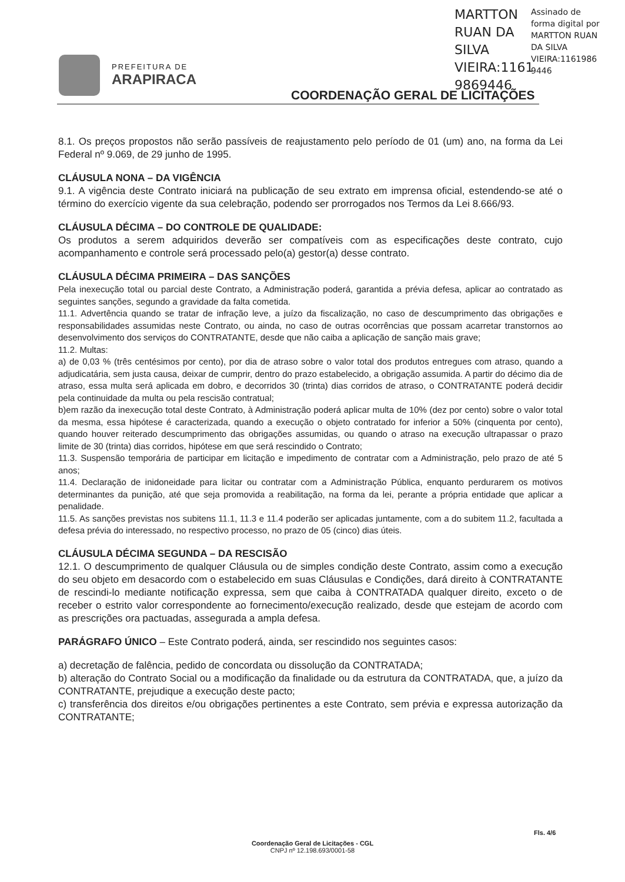PREFEITURA DE
ARAPIRACA
MARTTON
RUAN DA
SILVA
VIEIRA:1161
9869446
Assinado de forma digital por MARTTON RUAN DA SILVA VIEIRA:1161986 9446
COORDENAÇÃO GERAL DE LICITAÇÕES
8.1. Os preços propostos não serão passíveis de reajustamento pelo período de 01 (um) ano, na forma da Lei Federal nº 9.069, de 29 junho de 1995.
CLÁUSULA NONA – DA VIGÊNCIA
9.1. A vigência deste Contrato iniciará na publicação de seu extrato em imprensa oficial, estendendo-se até o término do exercício vigente da sua celebração, podendo ser prorrogados nos Termos da Lei 8.666/93.
CLÁUSULA DÉCIMA – DO CONTROLE DE QUALIDADE:
Os produtos a serem adquiridos deverão ser compatíveis com as especificações deste contrato, cujo acompanhamento e controle será processado pelo(a) gestor(a) desse contrato.
CLÁUSULA DÉCIMA PRIMEIRA – DAS SANÇÕES
Pela inexecução total ou parcial deste Contrato, a Administração poderá, garantida a prévia defesa, aplicar ao contratado as seguintes sanções, segundo a gravidade da falta cometida.
11.1. Advertência quando se tratar de infração leve, a juízo da fiscalização, no caso de descumprimento das obrigações e responsabilidades assumidas neste Contrato, ou ainda, no caso de outras ocorrências que possam acarretar transtornos ao desenvolvimento dos serviços do CONTRATANTE, desde que não caiba a aplicação de sanção mais grave;
11.2. Multas:
a) de 0,03 % (três centésimos por cento), por dia de atraso sobre o valor total dos produtos entregues com atraso, quando a adjudicatária, sem justa causa, deixar de cumprir, dentro do prazo estabelecido, a obrigação assumida. A partir do décimo dia de atraso, essa multa será aplicada em dobro, e decorridos 30 (trinta) dias corridos de atraso, o CONTRATANTE poderá decidir pela continuidade da multa ou pela rescisão contratual;
b)em razão da inexecução total deste Contrato, à Administração poderá aplicar multa de 10% (dez por cento) sobre o valor total da mesma, essa hipótese é caracterizada, quando a execução o objeto contratado for inferior a 50% (cinquenta por cento), quando houver reiterado descumprimento das obrigações assumidas, ou quando o atraso na execução ultrapassar o prazo limite de 30 (trinta) dias corridos, hipótese em que será rescindido o Contrato;
11.3. Suspensão temporária de participar em licitação e impedimento de contratar com a Administração, pelo prazo de até 5 anos;
11.4. Declaração de inidoneidade para licitar ou contratar com a Administração Pública, enquanto perdurarem os motivos determinantes da punição, até que seja promovida a reabilitação, na forma da lei, perante a própria entidade que aplicar a penalidade.
11.5. As sanções previstas nos subitens 11.1, 11.3 e 11.4 poderão ser aplicadas juntamente, com a do subitem 11.2, facultada a defesa prévia do interessado, no respectivo processo, no prazo de 05 (cinco) dias úteis.
CLÁUSULA DÉCIMA SEGUNDA – DA RESCISÃO
12.1. O descumprimento de qualquer Cláusula ou de simples condição deste Contrato, assim como a execução do seu objeto em desacordo com o estabelecido em suas Cláusulas e Condições, dará direito à CONTRATANTE de rescindi-lo mediante notificação expressa, sem que caiba à CONTRATADA qualquer direito, exceto o de receber o estrito valor correspondente ao fornecimento/execução realizado, desde que estejam de acordo com as prescrições ora pactuadas, assegurada a ampla defesa.
PARÁGRAFO ÚNICO – Este Contrato poderá, ainda, ser rescindido nos seguintes casos:
a) decretação de falência, pedido de concordata ou dissolução da CONTRATADA;
b) alteração do Contrato Social ou a modificação da finalidade ou da estrutura da CONTRATADA, que, a juízo da CONTRATANTE, prejudique a execução deste pacto;
c) transferência dos direitos e/ou obrigações pertinentes a este Contrato, sem prévia e expressa autorização da CONTRATANTE;
Fls. 4/6
Coordenação Geral de Licitações - CGL
CNPJ nº 12.198.693/0001-58